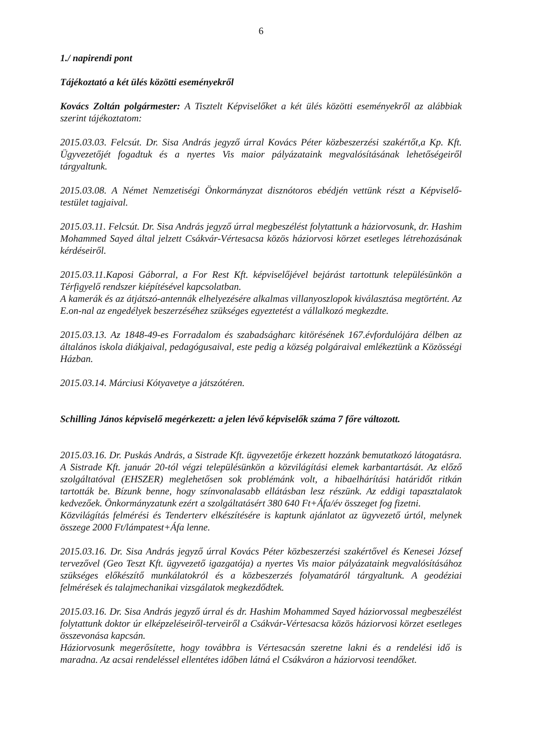6
1./ napirendi pont
Tájékoztató a két ülés közötti eseményekről
Kovács Zoltán polgármester: A Tisztelt Képviselőket a két ülés közötti eseményekről az alábbiak szerint tájékoztatom:
2015.03.03. Felcsút. Dr. Sisa András jegyző úrral Kovács Péter közbeszerzési szakértőt,a Kp. Kft. Ügyvezetőjét fogadtuk és a nyertes Vis maior pályázataink megvalósításának lehetőségeiről tárgyaltunk.
2015.03.08. A Német Nemzetiségi Önkormányzat disznótoros ebédjén vettünk részt a Képviselő-testület tagjaival.
2015.03.11. Felcsút. Dr. Sisa András jegyző úrral megbeszélést folytattunk a háziorvosunk, dr. Hashim Mohammed Sayed által jelzett Csákvár-Vértesacsa közös háziorvosi körzet esetleges létrehozásának kérdéseiről.
2015.03.11.Kaposi Gáborral, a For Rest Kft. képviselőjével bejárást tartottunk településünkön a Térfigyelő rendszer kiépítésével kapcsolatban.
A kamerák és az átjátszó-antennák elhelyezésére alkalmas villanyoszlopok kiválasztása megtörtént. Az E.on-nal az engedélyek beszerzéséhez szükséges egyeztetést a vállalkozó megkezdte.
2015.03.13. Az 1848-49-es Forradalom és szabadságharc kitörésének 167.évfordulójára délben az általános iskola diákjaival, pedagógusaival, este pedig a község polgáraival emlékeztünk a Közösségi Házban.
2015.03.14. Márciusi Kótyavetye a játszótéren.
Schilling János képviselő megérkezett: a jelen lévő képviselők száma 7 főre változott.
2015.03.16. Dr. Puskás András, a Sistrade Kft. ügyvezetője érkezett hozzánk bemutatkozó látogatásra. A Sistrade Kft. január 20-tól végzi településünkön a közvilágítási elemek karbantartását. Az előző szolgáltatóval (EHSZER) meglehetősen sok problémánk volt, a hibaelhárítási határidőt ritkán tartották be. Bízunk benne, hogy színvonalasabb ellátásban lesz részünk. Az eddigi tapasztalatok kedvezőek. Önkormányzatunk ezért a szolgáltatásért 380 640 Ft+Áfa/év összeget fog fizetni.
Közvilágítás felmérési és Tenderterv elkészítésére is kaptunk ajánlatot az ügyvezető úrtól, melynek összege 2000 Ft/lámpatest+Áfa lenne.
2015.03.16. Dr. Sisa András jegyző úrral Kovács Péter közbeszerzési szakértővel és Kenesei József tervezővel (Geo Teszt Kft. ügyvezető igazgatója) a nyertes Vis maior pályázataink megvalósításához szükséges előkészítő munkálatokról és a közbeszerzés folyamatáról tárgyaltunk. A geodéziai felmérések és talajmechanikai vizsgálatok megkezdődtek.
2015.03.16. Dr. Sisa András jegyző úrral és dr. Hashim Mohammed Sayed háziorvossal megbeszélést folytattunk doktor úr elképzeléseiről-terveiről a Csákvár-Vértesacsa közös háziorvosi körzet esetleges összevonása kapcsán.
Háziorvosunk megerősítette, hogy továbbra is Vértesacsán szeretne lakni és a rendelési idő is maradna. Az acsai rendeléssel ellentétes időben látná el Csákváron a háziorvosi teendőket.